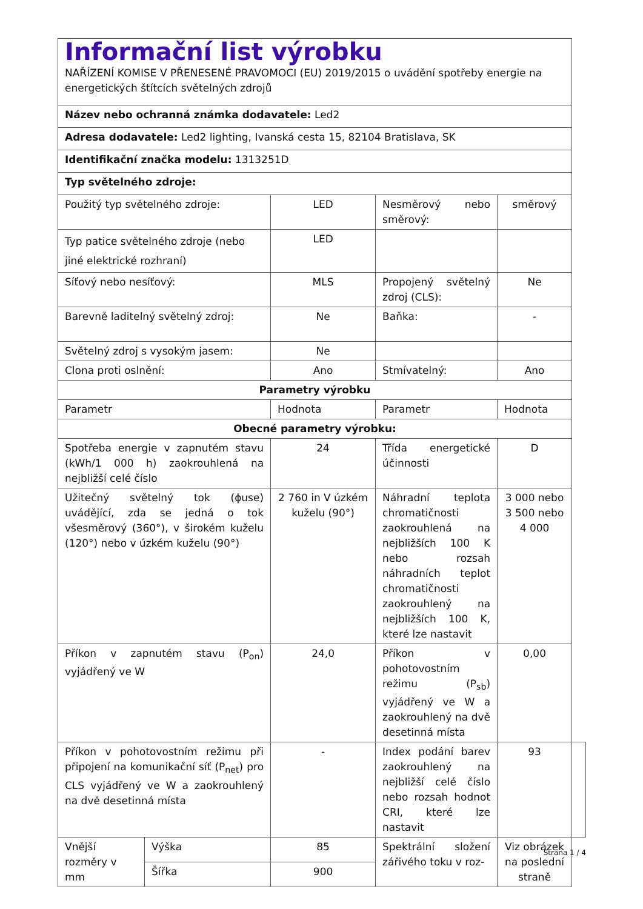| Informační list výrobku NAŘÍZENÍ KOMISE V PŘENESENÉ PRAVOMOCI (EU) 2019/2015 o uvádění spotřeby energie na energetických štítcích světelných zdrojů | | | | | |
| Název nebo ochranná známka dodavatele: Led2 | | | | | |
| Adresa dodavatele: Led2 lighting, Ivanská cesta 15, 82104 Bratislava, SK | | | | | |
| Identifikační značka modelu: 1313251D | | | | | |
| Typ světelného zdroje: | | | | | |
| Použitý typ světelného zdroje: | | LED | Nesměrový nebo směrový: | směrový | |
| Typ patice světelného zdroje (nebo jiné elektrické rozhraní) | | LED | | | |
| Síťový nebo nesíťový: | | MLS | Propojený světelný zdroj (CLS): | Ne | |
| Barevně laditelný světelný zdroj: | | Ne | Baňka: | - | |
| Světelný zdroj s vysokým jasem: | | Ne | | | |
| Clona proti oslnění: | | Ano | Stmívatelný: | Ano | |
| Parametry výrobku | | | | | |
| Parametr | | Hodnota | Parametr | Hodnota | |
| Obecné parametry výrobku: | | | | | |
| Spotřeba energie v zapnutém stavu (kWh/1 000 h) zaokrouhlená na nejbližší celé číslo | | 24 | Třída energetické účinnosti | D | |
| Užitečný světelný tok (ɸuse) uvádějící, zda se jedná o tok všesměrový (360°), v širokém kuželu (120°) nebo v úzkém kuželu (90°) | | 2 760 in V úzkém kuželu (90°) | Náhradní teplota chromatičnosti zaokrouhlená na nejbližších 100 K nebo rozsah náhradních teplot chromatičnosti zaokrouhlený na nejbližších 100 K, které lze nastavit | 3 000 nebo 3 500 nebo 4 000 | |
| Příkon v zapnutém stavu (P<sub>on</sub>) vyjádřený ve W | | 24,0 | Příkon v pohotovostním režimu (P<sub>sb</sub>) vyjádřený ve W a zaokrouhlený na dvě desetinná místa | 0,00 | |
| Příkon v pohotovostním režimu při připojení na komunikační síť (P<sub>net</sub>) pro CLS vyjádřený ve W a zaokrouhlený na dvě desetinná místa | | - | Index podání barev zaokrouhlený na nejbližší celé číslo nebo rozsah hodnot CRI, které lze nastavit | 93 | |
| Vnější rozměry v mm | Výška | 85 | Spektrální složení zářivého toku v roz- | Viz obrázek na poslední straně | |
| | Šířka | 900 | | | |
Strana 1 / 4